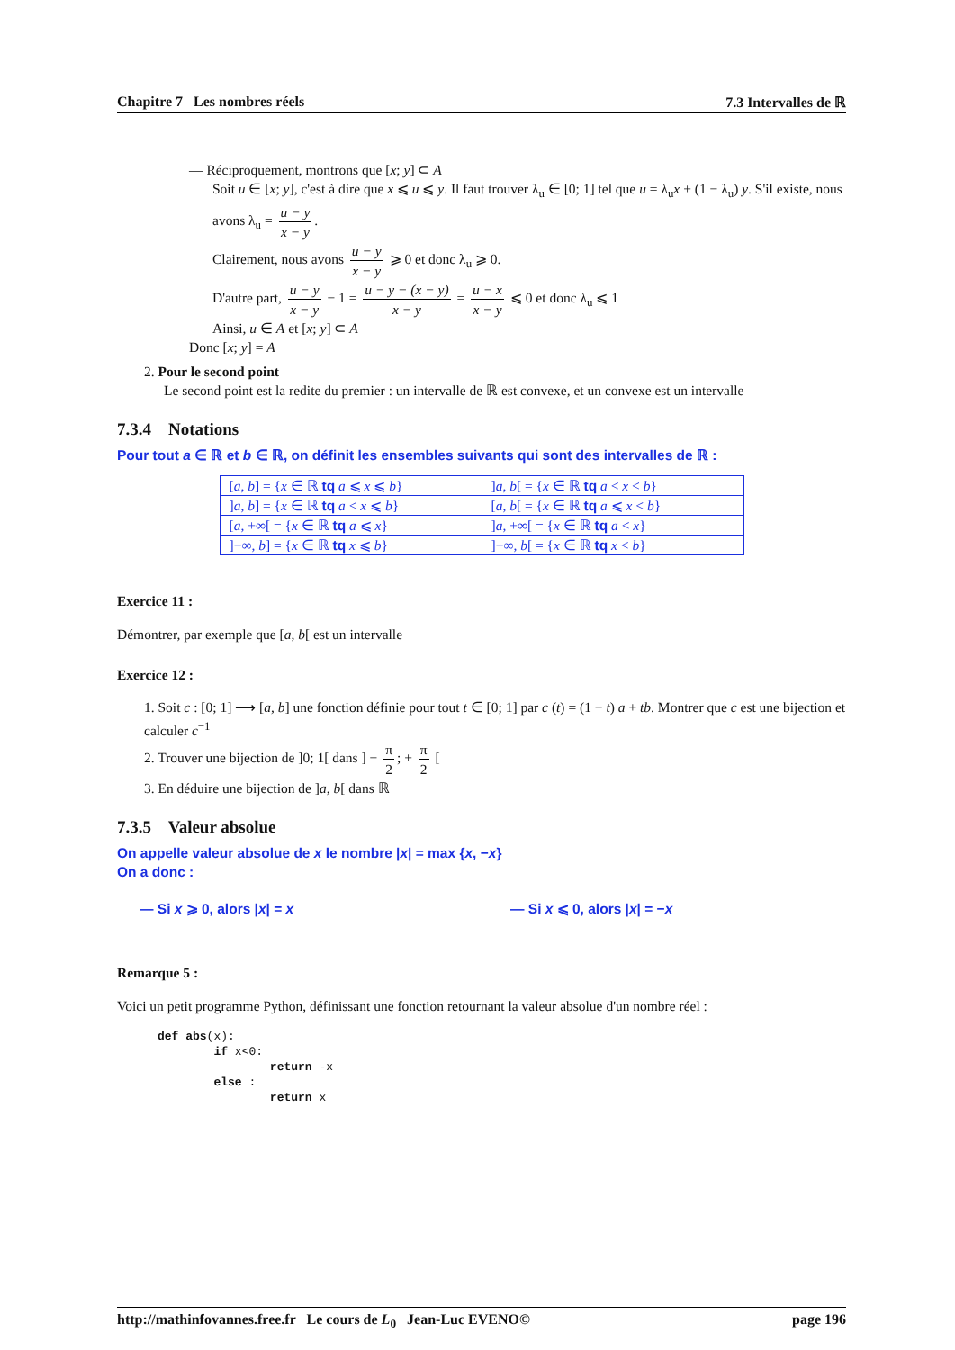Chapitre 7 Les nombres réels 7.3 Intervalles de ℝ
— Réciproquement, montrons que [x; y] ⊂ A
Soit u ∈ [x; y], c'est à dire que x ⩽ u ⩽ y. Il faut trouver λ<sub>u</sub> ∈ [0; 1] tel que u = λ<sub>u</sub>x + (1 − λ<sub>u</sub>) y. S'il existe, nous avons λ<sub>u</sub> = u − y x − y.
Clairement, nous avons u − y x − y ⩾ 0 et donc λ<sub>u</sub> ⩾ 0.
D'autre part, u − y x − y − 1 = u − y − (x − y) x − y = u − x x − y ⩽ 0 et donc λ<sub>u</sub> ⩽ 1
Ainsi, u ∈ A et [x; y] ⊂ A
Donc [x; y] = A
2. Pour le second point
Le second point est la redite du premier : un intervalle de ℝ est convexe, et un convexe est un intervalle
7.3.4 Notations
Pour tout a ∈ ℝ et b ∈ ℝ, on définit les ensembles suivants qui sont des intervalles de ℝ :
| [ a , b ] = { x ∈ ℝ tq a ⩽ x ⩽ b } | ] a , b [ = { x ∈ ℝ tq a < x < b } |
| ] a , b ] = { x ∈ ℝ tq a < x ⩽ b } | [ a , b [ = { x ∈ ℝ tq a ⩽ x < b } |
| [ a , +∞[ = { x ∈ ℝ tq a ⩽ x } | ] a , +∞[ = { x ∈ ℝ tq a < x } |
| ]−∞, b ] = { x ∈ ℝ tq x ⩽ b } | ]−∞, b [ = { x ∈ ℝ tq x < b } |
Exercice 11 :
Démontrer, par exemple que [a, b[ est un intervalle
Exercice 12 :
1. Soit c : [0; 1] ⟶ [a, b] une fonction définie pour tout t ∈ [0; 1] par c (t) = (1 − t) a + tb. Montrer que c est une bijection et calculer c<sup>−1</sup>
2. Trouver une bijection de ]0; 1[ dans ] − π 2; + π 2 [
3. En déduire une bijection de ]a, b[ dans ℝ
7.3.5 Valeur absolue
On appelle valeur absolue de x le nombre |x| = max {x, −x}
On a donc :
— Si x ⩾ 0, alors |x| = x — Si x ⩽ 0, alors |x| = −x
Remarque 5 :
Voici un petit programme Python, définissant une fonction retournant la valeur absolue d'un nombre réel :
def abs(x):
        if x<0:
                return -x
        else :
                return x
http://mathinfovannes.free.fr Le cours de L<sub>0</sub> Jean-Luc EVENO© page 196